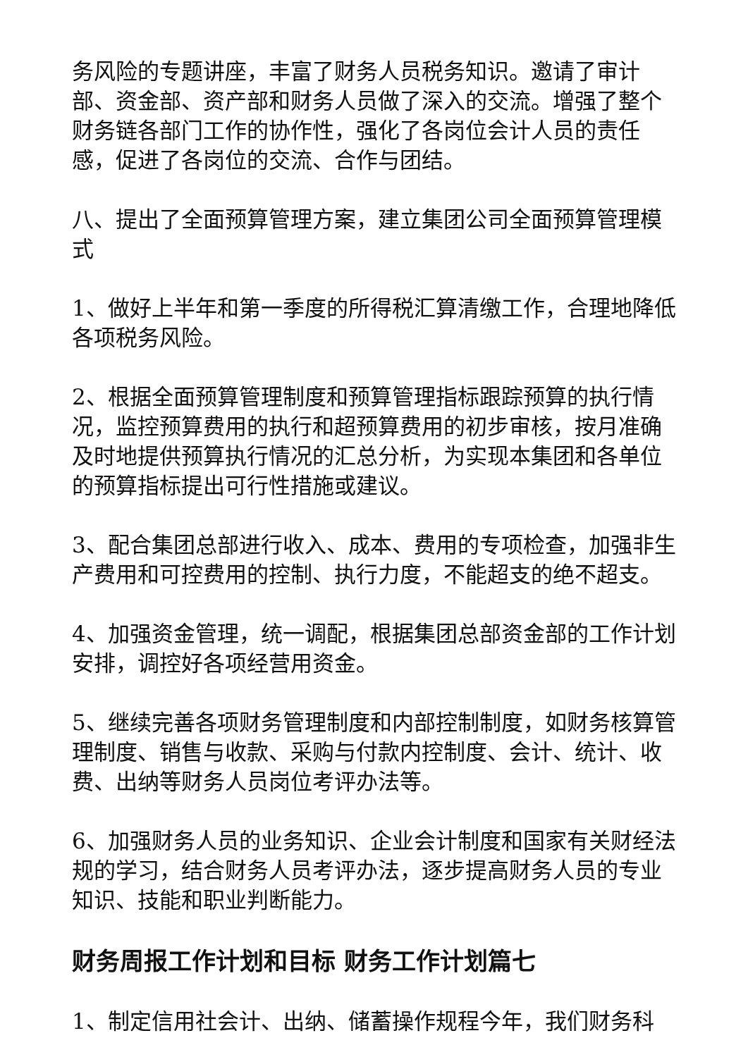务风险的专题讲座，丰富了财务人员税务知识。邀请了审计部、资金部、资产部和财务人员做了深入的交流。增强了整个财务链各部门工作的协作性，强化了各岗位会计人员的责任感，促进了各岗位的交流、合作与团结。
八、提出了全面预算管理方案，建立集团公司全面预算管理模式
1、做好上半年和第一季度的所得税汇算清缴工作，合理地降低各项税务风险。
2、根据全面预算管理制度和预算管理指标跟踪预算的执行情况，监控预算费用的执行和超预算费用的初步审核，按月准确及时地提供预算执行情况的汇总分析，为实现本集团和各单位的预算指标提出可行性措施或建议。
3、配合集团总部进行收入、成本、费用的专项检查，加强非生产费用和可控费用的控制、执行力度，不能超支的绝不超支。
4、加强资金管理，统一调配，根据集团总部资金部的工作计划安排，调控好各项经营用资金。
5、继续完善各项财务管理制度和内部控制制度，如财务核算管理制度、销售与收款、采购与付款内控制度、会计、统计、收费、出纳等财务人员岗位考评办法等。
6、加强财务人员的业务知识、企业会计制度和国家有关财经法规的学习，结合财务人员考评办法，逐步提高财务人员的专业知识、技能和职业判断能力。
财务周报工作计划和目标 财务工作计划篇七
1、制定信用社会计、出纳、储蓄操作规程今年，我们财务科